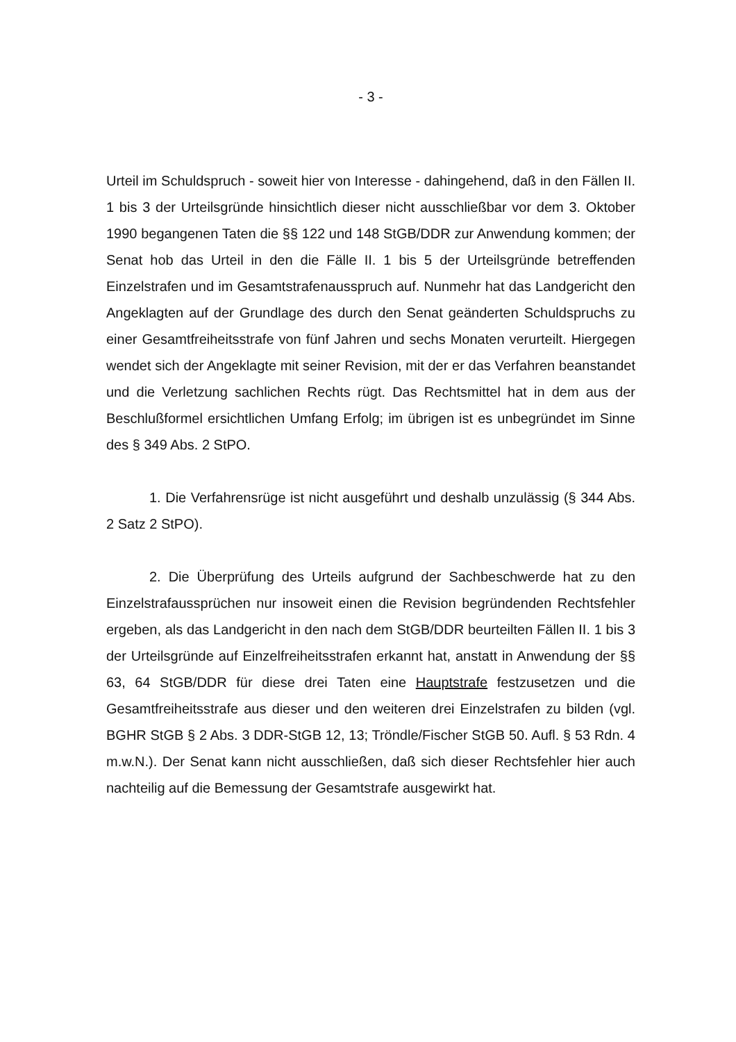- 3 -
Urteil im Schuldspruch - soweit hier von Interesse - dahingehend, daß in den Fällen II. 1 bis 3 der Urteilsgründe hinsichtlich dieser nicht ausschließbar vor dem 3. Oktober 1990 begangenen Taten die §§ 122 und 148 StGB/DDR zur Anwendung kommen; der Senat hob das Urteil in den die Fälle II. 1 bis 5 der Urteilsgründe betreffenden Einzelstrafen und im Gesamtstrafenausspruch auf. Nunmehr hat das Landgericht den Angeklagten auf der Grundlage des durch den Senat geänderten Schuldspruchs zu einer Gesamtfreiheitsstrafe von fünf Jahren und sechs Monaten verurteilt. Hiergegen wendet sich der Angeklagte mit seiner Revision, mit der er das Verfahren beanstandet und die Verletzung sachlichen Rechts rügt. Das Rechtsmittel hat in dem aus der Beschlußformel ersichtlichen Umfang Erfolg; im übrigen ist es unbegründet im Sinne des § 349 Abs. 2 StPO.
1. Die Verfahrensrüge ist nicht ausgeführt und deshalb unzulässig (§ 344 Abs. 2 Satz 2 StPO).
2. Die Überprüfung des Urteils aufgrund der Sachbeschwerde hat zu den Einzelstrafaussprüchen nur insoweit einen die Revision begründenden Rechtsfehler ergeben, als das Landgericht in den nach dem StGB/DDR beurteilten Fällen II. 1 bis 3 der Urteilsgründe auf Einzelfreiheitsstrafen erkannt hat, anstatt in Anwendung der §§ 63, 64 StGB/DDR für diese drei Taten eine Hauptstrafe festzusetzen und die Gesamtfreiheitsstrafe aus dieser und den weiteren drei Einzelstrafen zu bilden (vgl. BGHR StGB § 2 Abs. 3 DDR-StGB 12, 13; Tröndle/Fischer StGB 50. Aufl. § 53 Rdn. 4 m.w.N.). Der Senat kann nicht ausschließen, daß sich dieser Rechtsfehler hier auch nachteilig auf die Bemessung der Gesamtstrafe ausgewirkt hat.